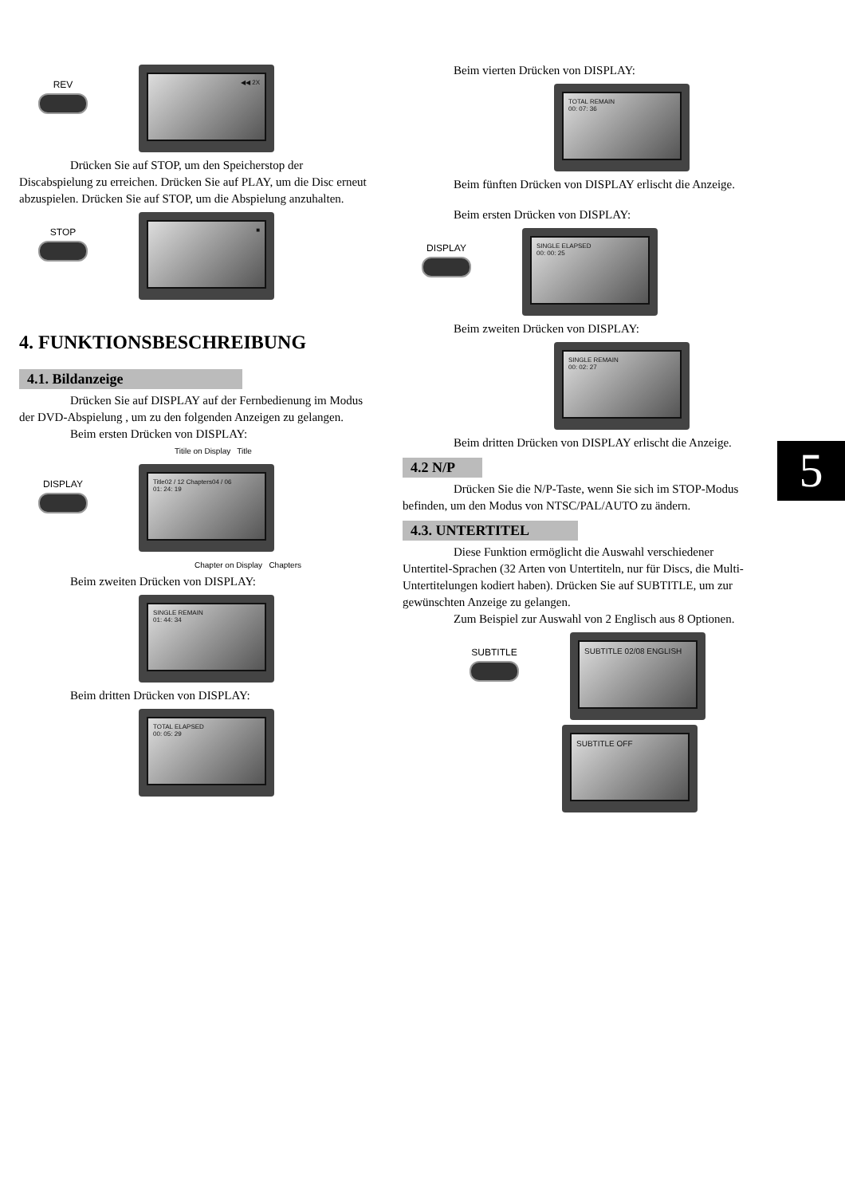REV
◀◀ 2X
Drücken Sie auf STOP, um den Speicherstop der Discabspielung zu erreichen. Drücken Sie auf PLAY, um die Disc erneut abzuspielen. Drücken Sie auf STOP, um die Abspielung anzuhalten.
STOP
■
4. FUNKTIONSBESCHREIBUNG
4.1. Bildanzeige
Drücken Sie auf DISPLAY auf der Fernbedienung im Modus der DVD-Abspielung , um zu den folgenden Anzeigen zu gelangen.
Beim ersten Drücken von DISPLAY:
Titile on Display Title
DISPLAY
Title02 / 12 Chapters04 / 06
01: 24: 19
Chapter on Display Chapters
Beim zweiten Drücken von DISPLAY:
SINGLE REMAIN
01: 44: 34
Beim dritten Drücken von DISPLAY:
TOTAL ELAPSED
00: 05: 29
Beim vierten Drücken von DISPLAY:
TOTAL REMAIN
00: 07: 36
Beim fünften Drücken von DISPLAY erlischt die Anzeige.
Beim ersten Drücken von DISPLAY:
DISPLAY
SINGLE ELAPSED
00: 00: 25
Beim zweiten Drücken von DISPLAY:
SINGLE REMAIN
00: 02: 27
Beim dritten Drücken von DISPLAY erlischt die Anzeige.
4.2 N/P
Drücken Sie die N/P-Taste, wenn Sie sich im STOP-Modus befinden, um den Modus von NTSC/PAL/AUTO zu ändern.
4.3. UNTERTITEL
Diese Funktion ermöglicht die Auswahl verschiedener Untertitel-Sprachen (32 Arten von Untertiteln, nur für Discs, die Multi-Untertitelungen kodiert haben). Drücken Sie auf SUBTITLE, um zur gewünschten Anzeige zu gelangen.
Zum Beispiel zur Auswahl von 2 Englisch aus 8 Optionen.
SUBTITLE
SUBTITLE 02/08 ENGLISH
SUBTITLE OFF
5